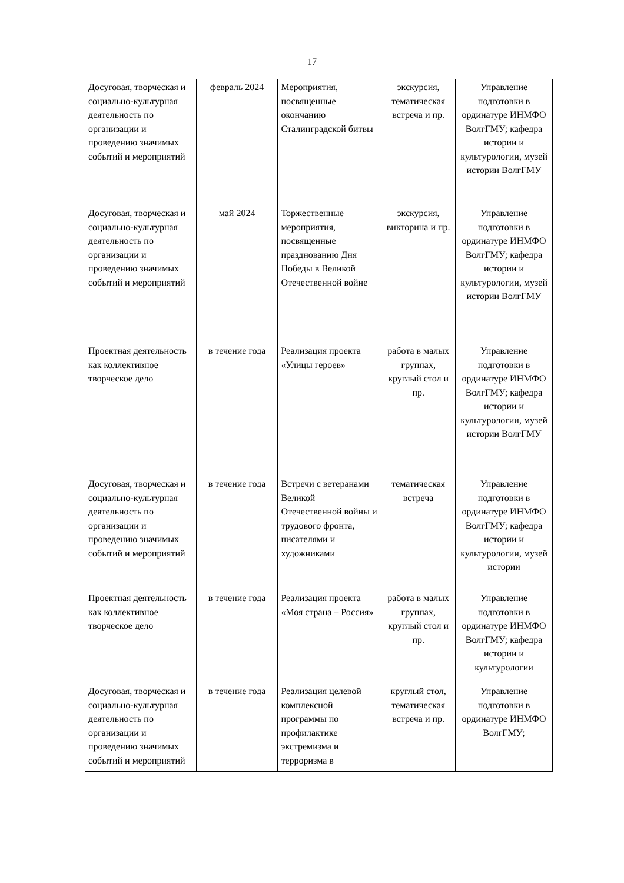17
| Досуговая, творческая и социально-культурная деятельность по организации и проведению значимых событий и мероприятий | февраль 2024 | Мероприятия, посвященные окончанию Сталинградской битвы | экскурсия, тематическая встреча и пр. | Управление подготовки в ординатуре ИНМФО ВолгГМУ; кафедра истории и культурологии, музей истории ВолгГМУ |
| Досуговая, творческая и социально-культурная деятельность по организации и проведению значимых событий и мероприятий | май 2024 | Торжественные мероприятия, посвященные празднованию Дня Победы в Великой Отечественной войне | экскурсия, викторина и пр. | Управление подготовки в ординатуре ИНМФО ВолгГМУ; кафедра истории и культурологии, музей истории ВолгГМУ |
| Проектная деятельность как коллективное творческое дело | в течение года | Реализация проекта «Улицы героев» | работа в малых группах, круглый стол и пр. | Управление подготовки в ординатуре ИНМФО ВолгГМУ; кафедра истории и культурологии, музей истории ВолгГМУ |
| Досуговая, творческая и социально-культурная деятельность по организации и проведению значимых событий и мероприятий | в течение года | Встречи с ветеранами Великой Отечественной войны и трудового фронта, писателями и художниками | тематическая встреча | Управление подготовки в ординатуре ИНМФО ВолгГМУ; кафедра истории и культурологии, музей истории |
| Проектная деятельность как коллективное творческое дело | в течение года | Реализация проекта «Моя страна – Россия» | работа в малых группах, круглый стол и пр. | Управление подготовки в ординатуре ИНМФО ВолгГМУ; кафедра истории и культурологии |
| Досуговая, творческая и социально-культурная деятельность по организации и проведению значимых событий и мероприятий | в течение года | Реализация целевой комплексной программы по профилактике экстремизма и терроризма в | круглый стол, тематическая встреча и пр. | Управление подготовки в ординатуре ИНМФО ВолгГМУ; |